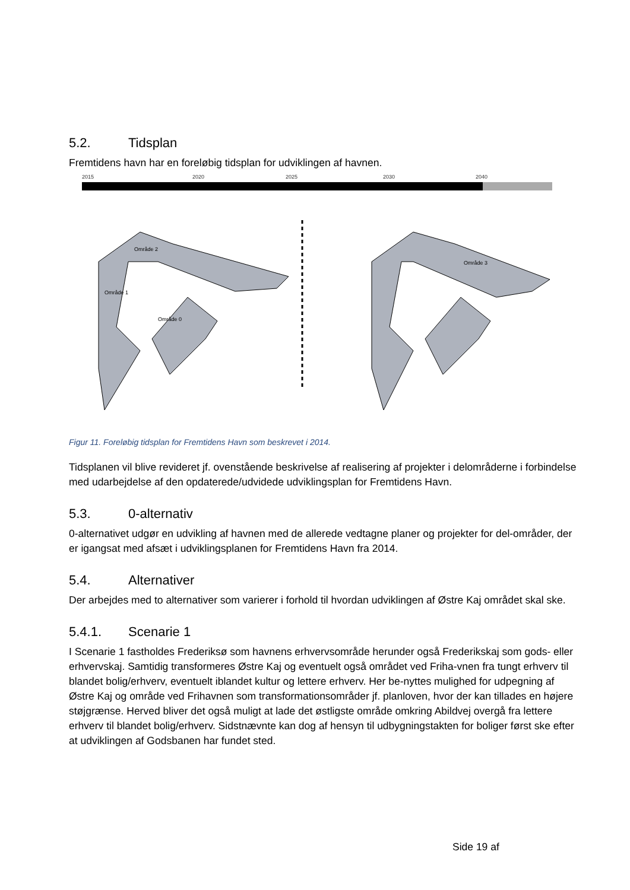5.2. Tidsplan
Fremtidens havn har en foreløbig tidsplan for udviklingen af havnen.
2015 2020 2025 2030 2040
Område 2
Område 1
Område 0
Område 3
Figur 11. Foreløbig tidsplan for Fremtidens Havn som beskrevet i 2014.
Tidsplanen vil blive revideret jf. ovenstående beskrivelse af realisering af projekter i delområderne i forbindelse med udarbejdelse af den opdaterede/udvidede udviklingsplan for Fremtidens Havn.
5.3. 0-alternativ
0-alternativet udgør en udvikling af havnen med de allerede vedtagne planer og projekter for del-områder, der er igangsat med afsæt i udviklingsplanen for Fremtidens Havn fra 2014.
5.4. Alternativer
Der arbejdes med to alternativer som varierer i forhold til hvordan udviklingen af Østre Kaj området skal ske.
5.4.1. Scenarie 1
I Scenarie 1 fastholdes Frederiksø som havnens erhvervsområde herunder også Frederikskaj som gods- eller erhvervskaj. Samtidig transformeres Østre Kaj og eventuelt også området ved Friha-vnen fra tungt erhverv til blandet bolig/erhverv, eventuelt iblandet kultur og lettere erhverv. Her be-nyttes mulighed for udpegning af Østre Kaj og område ved Frihavnen som transformationsområder jf. planloven, hvor der kan tillades en højere støjgrænse. Herved bliver det også muligt at lade det østligste område omkring Abildvej overgå fra lettere erhverv til blandet bolig/erhverv. Sidstnævnte kan dog af hensyn til udbygningstakten for boliger først ske efter at udviklingen af Godsbanen har fundet sted.
Side 19 af